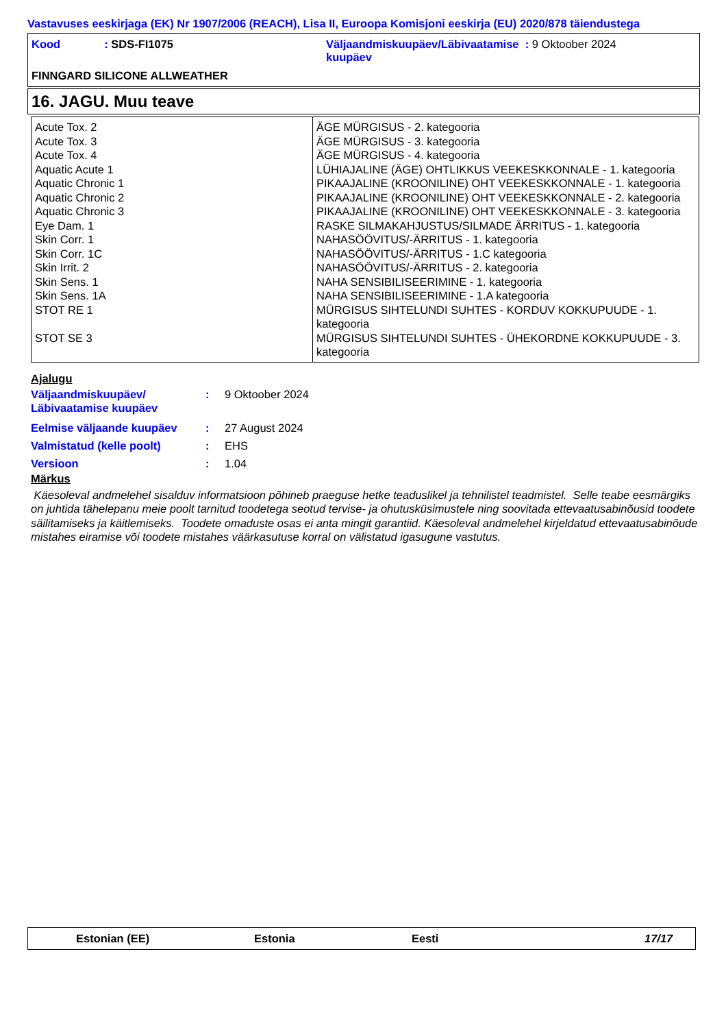Vastavuses eeskirjaga (EK) Nr 1907/2006 (REACH), Lisa II, Euroopa Komisjoni eeskirja (EU) 2020/878 täiendustega
Kood: SDS-FI1075 Väljaandmiskuupäev/Läbivaatamise : 9 Oktoober 2024
kuupäev
FINNGARD SILICONE ALLWEATHER
16. JAGU. Muu teave
| Acute Tox. 2 | ÄGE MÜRGISUS - 2. kategooria |
| Acute Tox. 3 | ÄGE MÜRGISUS - 3. kategooria |
| Acute Tox. 4 | ÄGE MÜRGISUS - 4. kategooria |
| Aquatic Acute 1 | LÜHIAJALINE (ÄGE) OHTLIKKUS VEEKESKKONNALE - 1. kategooria |
| Aquatic Chronic 1 | PIKAAJALINE (KROONILINE) OHT VEEKESKKONNALE - 1. kategooria |
| Aquatic Chronic 2 | PIKAAJALINE (KROONILINE) OHT VEEKESKKONNALE - 2. kategooria |
| Aquatic Chronic 3 | PIKAAJALINE (KROONILINE) OHT VEEKESKKONNALE - 3. kategooria |
| Eye Dam. 1 | RASKE SILMAKAHJUSTUS/SILMADE ÄRRITUS - 1. kategooria |
| Skin Corr. 1 | NAHASÖÖVITUS/-ÄRRITUS - 1. kategooria |
| Skin Corr. 1C | NAHASÖÖVITUS/-ÄRRITUS - 1.C kategooria |
| Skin Irrit. 2 | NAHASÖÖVITUS/-ÄRRITUS - 2. kategooria |
| Skin Sens. 1 | NAHA SENSIBILISEERIMINE - 1. kategooria |
| Skin Sens. 1A | NAHA SENSIBILISEERIMINE - 1.A kategooria |
| STOT RE 1 | MÜRGISUS SIHTELUNDI SUHTES - KORDUV KOKKUPUUDE - 1. kategooria |
| STOT SE 3 | MÜRGISUS SIHTELUNDI SUHTES - ÜHEKORDNE KOKKUPUUDE - 3. kategooria |
Ajalugu
| Väljaandmiskuupäev/ Läbivaatamise kuupäev | : | 9 Oktoober 2024 |
| Eelmise väljaande kuupäev | : | 27 August 2024 |
| Valmistatud (kelle poolt) | : | EHS |
| Versioon | : | 1.04 |
Märkus
Käesoleval andmelehel sisalduv informatsioon põhineb praeguse hetke teaduslikel ja tehnilistel teadmistel. Selle teabe eesmärgiks on juhtida tähelepanu meie poolt tarnitud toodetega seotud tervise- ja ohutusküsimustele ning soovitada ettevaatusabinõusid toodete säilitamiseks ja käitlemiseks. Toodete omaduste osas ei anta mingit garantiid. Käesoleval andmelehel kirjeldatud ettevaatusabinõude mistahes eiramise või toodete mistahes väärkasutuse korral on välistatud igasugune vastutus.
Estonian (EE) Estonia Eesti 17/17